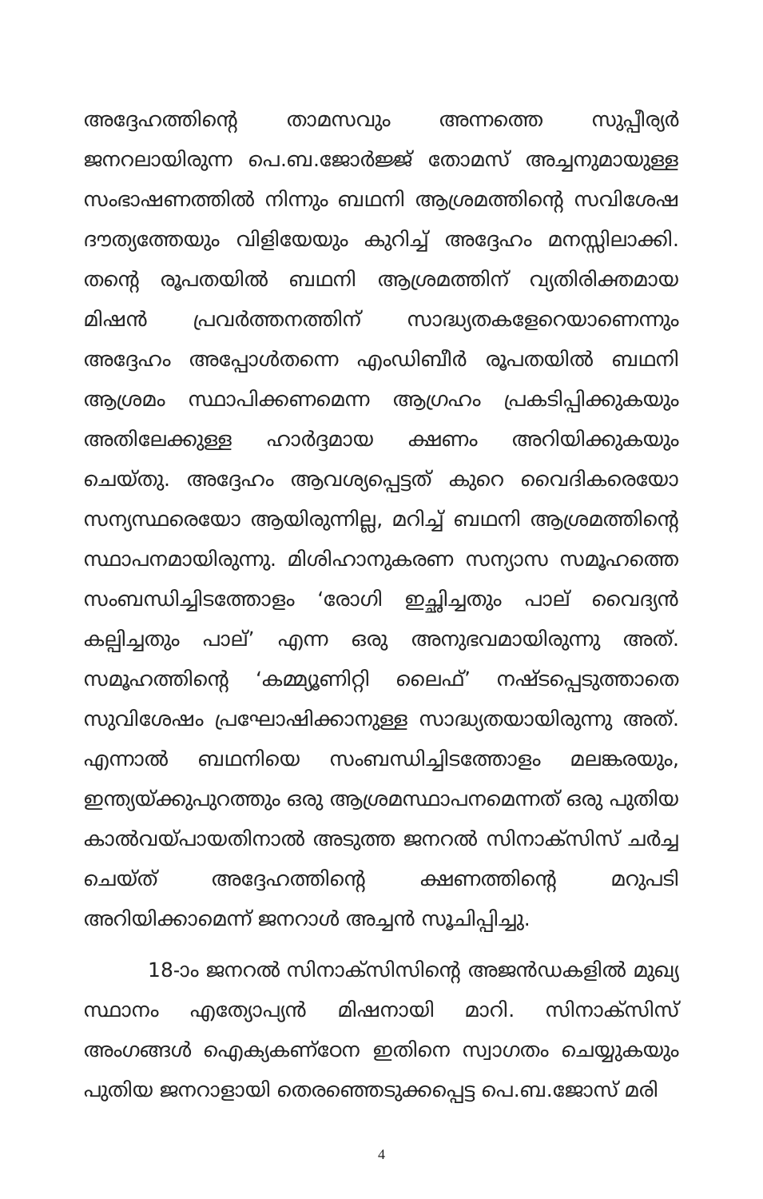അദ്ദേഹത്തിന്റെ താമസവും അന്നത്തെ സുപ്പീര്യർ ജനറലായിരുന്ന പെ.ബ.ജോർജ്ജ് തോമസ് അച്ചനുമായുള്ള സംഭാഷണത്തിൽ നിന്നും ബഥനി ആശ്രമത്തിന്റെ സവിശേഷ ദൗത്യത്തേയും വിളിയേയും കുറിച്ച് അദ്ദേഹം മനസ്സിലാക്കി. തന്റെ രൂപതയിൽ ബഥനി ആശ്രമത്തിന് വ്യതിരിക്തമായ മിഷൻ പ്രവർത്തനത്തിന് സാദ്ധ്യതകളേറെയാണെന്നും അദ്ദേഹം അപ്പോൾതന്നെ എംഡിബീർ രൂപതയിൽ ബഥനി ആശ്രമം സ്ഥാപിക്കണമെന്ന ആഗ്രഹം പ്രകടിപ്പിക്കുകയും അതിലേക്കുള്ള ഹാർദ്ദമായ ക്ഷണം അറിയിക്കുകയും ചെയ്തു. അദ്ദേഹം ആവശ്യപ്പെട്ടത് കുറെ വൈദികരെയോ സന്യസ്ഥരെയോ ആയിരുന്നില്ല, മറിച്ച് ബഥനി ആശ്രമത്തിന്റെ സ്ഥാപനമായിരുന്നു. മിശിഹാനുകരണ സന്യാസ സമൂഹത്തെ സംബന്ധിച്ചിടത്തോളം ‘രോഗി ഇച്ഛിച്ചതും പാല് വൈദ്യൻ കല്പിച്ചതും പാല്’ എന്ന ഒരു അനുഭവമായിരുന്നു അത്. സമൂഹത്തിന്റെ ‘കമ്മ്യൂണിറ്റി ലൈഫ്’ നഷ്ടപ്പെടുത്താതെ സുവിശേഷം പ്രഘോഷിക്കാനുള്ള സാദ്ധ്യതയായിരുന്നു അത്. എന്നാൽ ബഥനിയെ സംബന്ധിച്ചിടത്തോളം മലങ്കരയും, ഇന്ത്യയ്ക്കുപുറത്തും ഒരു ആശ്രമസ്ഥാപനമെന്നത് ഒരു പുതിയ കാൽവയ്പായതിനാൽ അടുത്ത ജനറൽ സിനാക്സിസ് ചർച്ച ചെയ്ത് അദ്ദേഹത്തിന്റെ ക്ഷണത്തിന്റെ മറുപടി അറിയിക്കാമെന്ന് ജനറാൾ അച്ചൻ സൂചിപ്പിച്ചു.
18-ാം ജനറൽ സിനാക്സിസിന്റെ അജൻഡകളിൽ മുഖ്യ സ്ഥാനം എത്യോപ്യൻ മിഷനായി മാറി. സിനാക്സിസ് അംഗങ്ങൾ ഐക്യകണ്ഠേന ഇതിനെ സ്വാഗതം ചെയ്യുകയും പുതിയ ജനറാളായി തെരഞ്ഞെടുക്കപ്പെട്ട പെ.ബ.ജോസ് മരി
4